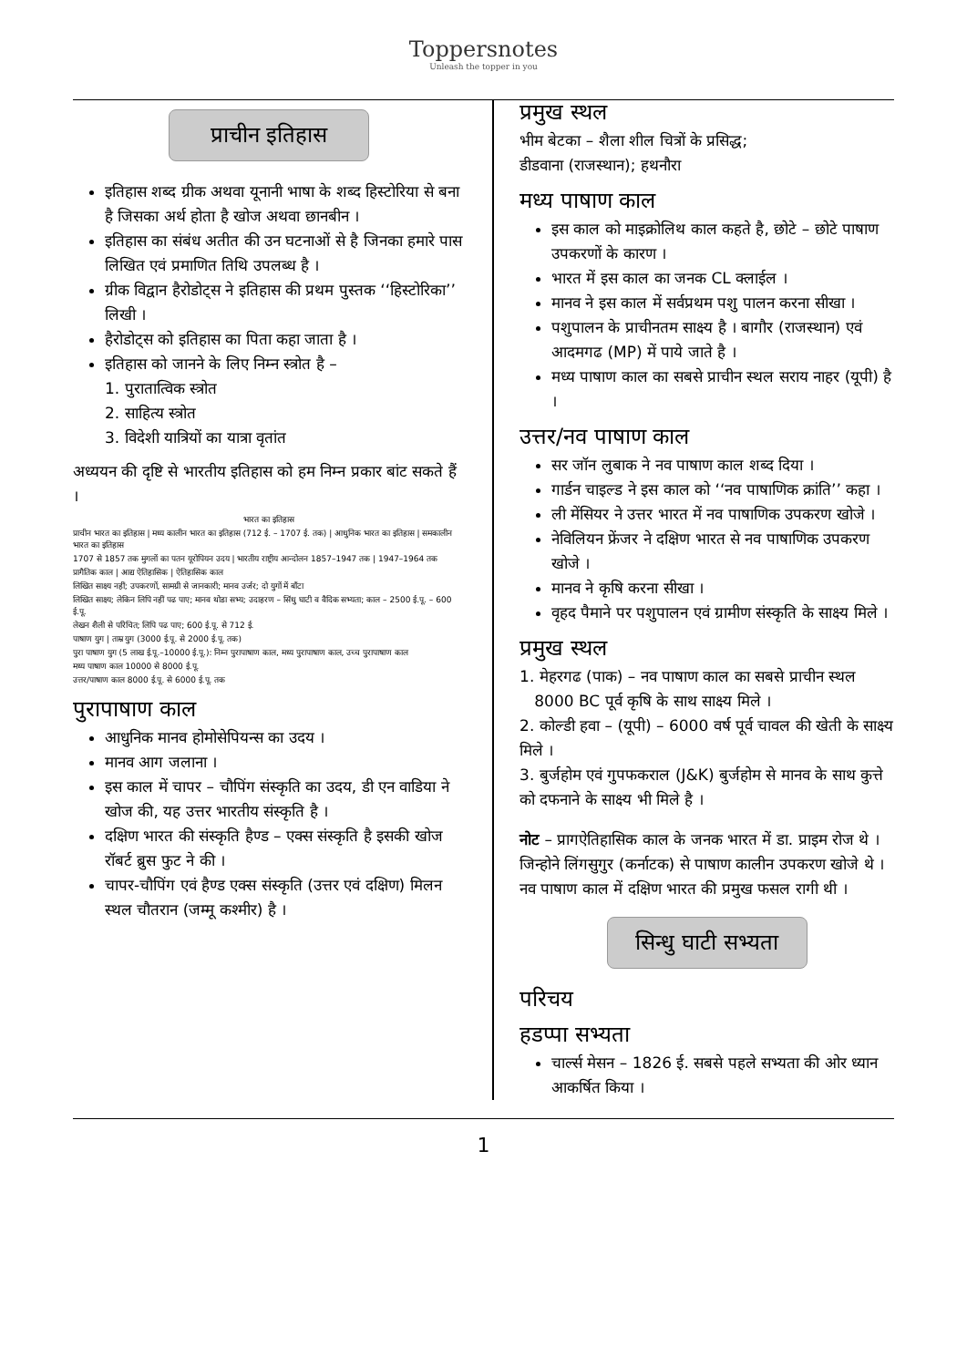Toppersnotes
Unleash the topper in you
प्राचीन इतिहास
इतिहास शब्द ग्रीक अथवा यूनानी भाषा के शब्द हिस्टोरिया से बना है जिसका अर्थ होता है खोज अथवा छानबीन ।
इतिहास का संबंध अतीत की उन घटनाओं से है जिनका हमारे पास लिखित एवं प्रमाणित तिथि उपलब्ध है ।
ग्रीक विद्वान हैरोडोट्स ने इतिहास की प्रथम पुस्तक ‘‘हिस्टोरिका’’ लिखी ।
हैरोडोट्स को इतिहास का पिता कहा जाता है ।
इतिहास को जानने के लिए निम्न स्त्रोत है –
1. पुरातात्विक स्त्रोत
2. साहित्य स्त्रोत
3. विदेशी यात्रियों का यात्रा वृतांत
अध्ययन की दृष्टि से भारतीय इतिहास को हम निम्न प्रकार बांट सकते हैं ।
भारत का इतिहास
प्राचीन भारत का इतिहास | मध्य कालीन भारत का इतिहास (712 ई. – 1707 ई. तक) | आधुनिक भारत का इतिहास | समकालीन भारत का इतिहास
1707 से 1857 तक मुगलों का पतन यूरोपियन उदय | भारतीय राष्ट्रीय आन्दोलन 1857–1947 तक | 1947–1964 तक
प्रागैतिक काल | आद्य ऐतिहासिक | ऐतिहासिक काल
लिखित साक्ष्य नहीं; उपकरणों, सामग्री से जानकारी; मानव उर्जर; दो युगों में बाँटा
लिखित साक्ष्य; लेकिन लिपि नहीं पढ पाए; मानव थोडा सभ्य; उदाहरण – सिंधु घाटी व वैदिक सभ्यता; काल – 2500 ई.पू. – 600 ई.पू.
लेखन शैली से परिचित; लिपि पढ पाए; 600 ई.पू. से 712 ई.
पाषाण युग | ताम्र युग (3000 ई.पू. से 2000 ई.पू. तक)
पुरा पाषाण युग (5 लाख ई.पू.–10000 ई.पू.): निम्न पुरापाषाण काल, मध्य पुरापाषाण काल, उच्च पुरापाषाण काल
मध्य पाषाण काल 10000 से 8000 ई.पू.
उत्तर/पाषाण काल 8000 ई.पू. से 6000 ई.पू. तक
पुरापाषाण काल
आधुनिक मानव होमोसेपियन्स का उदय ।
मानव आग जलाना ।
इस काल में चापर – चौपिंग संस्कृति का उदय, डी एन वाडिया ने खोज की, यह उत्तर भारतीय संस्कृति है ।
दक्षिण भारत की संस्कृति हैण्ड – एक्स संस्कृति है इसकी खोज रॉबर्ट ब्रुस फुट ने की ।
चापर-चौपिंग एवं हैण्ड एक्स संस्कृति (उत्तर एवं दक्षिण) मिलन स्थल चौतरान (जम्मू कश्मीर) है ।
प्रमुख स्थल
भीम बेटका – शैला शील चित्रों के प्रसिद्ध;
डीडवाना (राजस्थान); हथनौरा
मध्य पाषाण काल
इस काल को माइक्रोलिथ काल कहते है, छोटे – छोटे पाषाण उपकरणों के कारण ।
भारत में इस काल का जनक CL क्लाईल ।
मानव ने इस काल में सर्वप्रथम पशु पालन करना सीखा ।
पशुपालन के प्राचीनतम साक्ष्य है । बागौर (राजस्थान) एवं आदमगढ (MP) में पाये जाते है ।
मध्य पाषाण काल का सबसे प्राचीन स्थल सराय नाहर (यूपी) है ।
उत्तर/नव पाषाण काल
सर जॉन लुबाक ने नव पाषाण काल शब्द दिया ।
गार्डन चाइल्ड ने इस काल को ‘‘नव पाषाणिक क्रांति’’ कहा ।
ली मेंसियर ने उत्तर भारत में नव पाषाणिक उपकरण खोजे ।
नेविलियन फ्रेंजर ने दक्षिण भारत से नव पाषाणिक उपकरण खोजे ।
मानव ने कृषि करना सीखा ।
वृहद पैमाने पर पशुपालन एवं ग्रामीण संस्कृति के साक्ष्य मिले ।
प्रमुख स्थल
1. मेहरगढ (पाक) – नव पाषाण काल का सबसे प्राचीन स्थल
8000 BC पूर्व कृषि के साथ साक्ष्य मिले ।
2. कोल्डी हवा – (यूपी) – 6000 वर्ष पूर्व चावल की खेती के साक्ष्य मिले ।
3. बुर्जहोम एवं गुपफकराल (J&K) बुर्जहोम से मानव के साथ कुत्ते को दफनाने के साक्ष्य भी मिले है ।
नोट – प्रागऐतिहासिक काल के जनक भारत में डा. प्राइम रोज थे । जिन्होने लिंगसुगुर (कर्नाटक) से पाषाण कालीन उपकरण खोजे थे । नव पाषाण काल में दक्षिण भारत की प्रमुख फसल रागी थी ।
सिन्धु घाटी सभ्यता
परिचय
हडप्पा सभ्यता
चार्ल्स मेसन – 1826 ई. सबसे पहले सभ्यता की ओर ध्यान आकर्षित किया ।
1